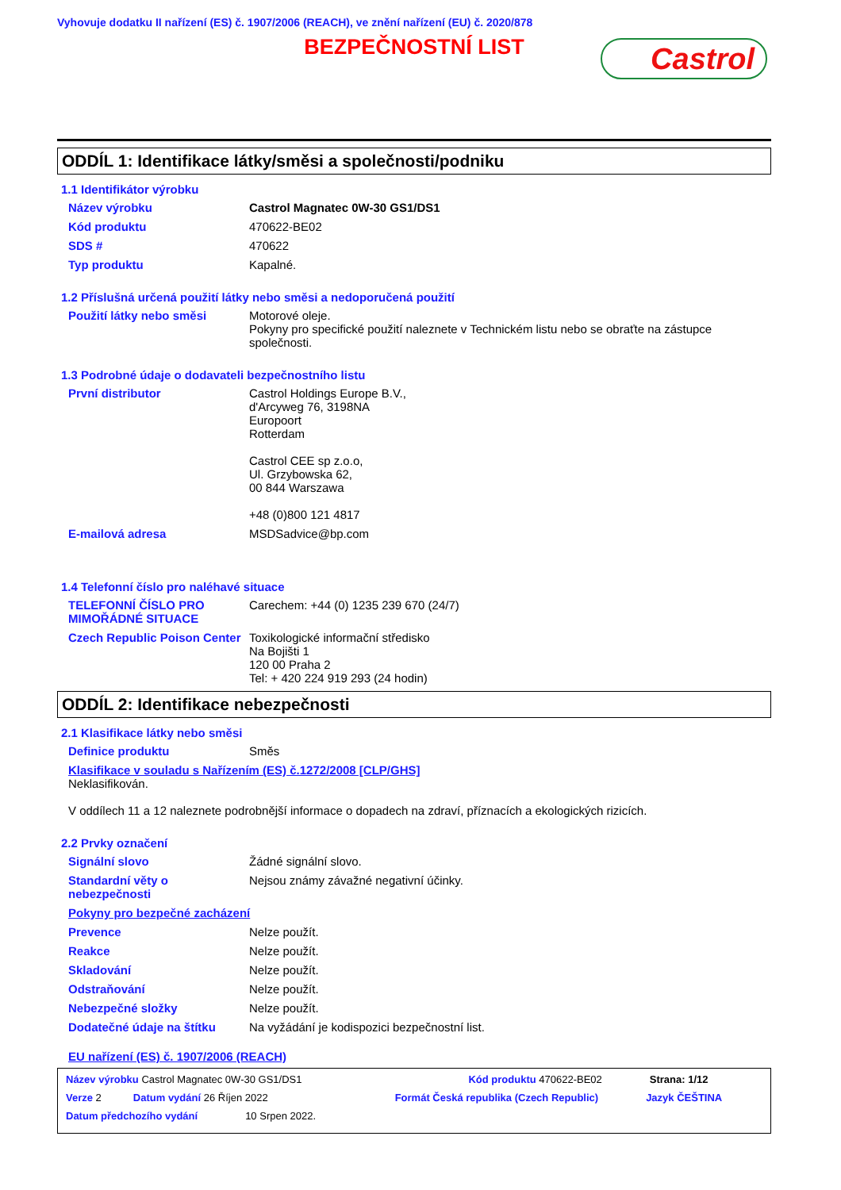Vyhovuje dodatku II nařízení (ES) č. 1907/2006 (REACH), ve znění nařízení (EU) č. 2020/878
BEZPEČNOSTNÍ LIST
Castrol
ODDÍL 1: Identifikace látky/směsi a společnosti/podniku
1.1 Identifikátor výrobku
Název výrobku Castrol Magnatec 0W-30 GS1/DS1
Kód produktu 470622-BE02
SDS # 470622
Typ produktu Kapalné.
1.2 Příslušná určená použití látky nebo směsi a nedoporučená použití
Použití látky nebo směsi Motorové oleje.
Pokyny pro specifické použití naleznete v Technickém listu nebo se obraťte na zástupce společnosti.
1.3 Podrobné údaje o dodavateli bezpečnostního listu
První distributor Castrol Holdings Europe B.V.,
d'Arcyweg 76, 3198NA
Europoort
Rotterdam
Castrol CEE sp z.o.o,
Ul. Grzybowska 62,
00 844 Warszawa
+48 (0)800 121 4817
E-mailová adresa MSDSadvice@bp.com
1.4 Telefonní číslo pro naléhavé situace
TELEFONNÍ ČÍSLO PRO MIMOŘÁDNÉ SITUACE
Carechem: +44 (0) 1235 239 670 (24/7)
Czech Republic Poison Center
Toxikologické informační středisko
Na Bojišti 1
120 00 Praha 2
Tel: + 420 224 919 293 (24 hodin)
ODDÍL 2: Identifikace nebezpečnosti
2.1 Klasifikace látky nebo směsi
Definice produktu Směs
Klasifikace v souladu s Nařízením (ES) č.1272/2008 [CLP/GHS]
Neklasifikován.
V oddílech 11 a 12 naleznete podrobnější informace o dopadech na zdraví, příznacích a ekologických rizicích.
2.2 Prvky označení
Signální slovo Žádné signální slovo.
Standardní věty o nebezpečnosti
Nejsou známy závažné negativní účinky.
Pokyny pro bezpečné zacházení
Prevence Nelze použít.
Reakce Nelze použít.
Skladování Nelze použít.
Odstraňování Nelze použít.
Nebezpečné složky Nelze použít.
Dodatečné údaje na štítku Na vyžádání je kodispozici bezpečnostní list.
EU nařízení (ES) č. 1907/2006 (REACH)
Název výrobku Castrol Magnatec 0W-30 GS1/DS1 Kód produktu 470622-BE02 Strana: 1/12
Verze 2 Datum vydání 26 Říjen 2022 Formát Česká republika (Czech Republic) Jazyk ČEŠTINA
Datum předchozího vydání 10 Srpen 2022.